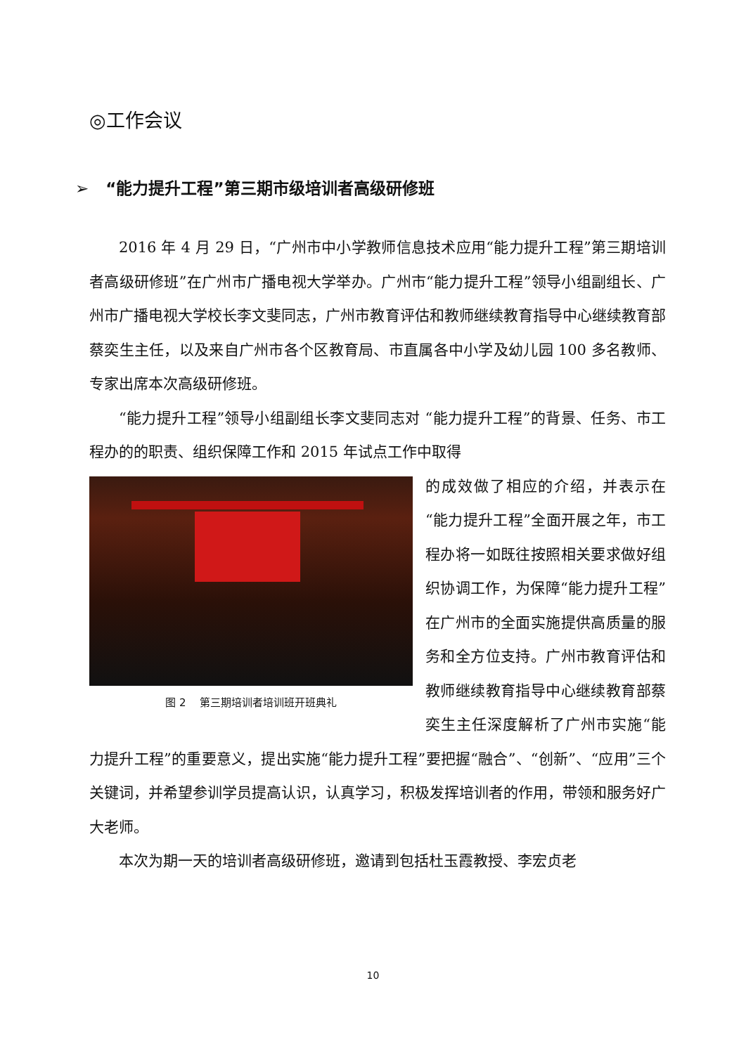◎工作会议
➢ “能力提升工程”第三期市级培训者高级研修班
2016 年 4 月 29 日，“广州市中小学教师信息技术应用“能力提升工程”第三期培训者高级研修班”在广州市广播电视大学举办。广州市“能力提升工程”领导小组副组长、广州市广播电视大学校长李文斐同志，广州市教育评估和教师继续教育指导中心继续教育部蔡奕生主任，以及来自广州市各个区教育局、市直属各中小学及幼儿园 100 多名教师、专家出席本次高级研修班。
“能力提升工程”领导小组副组长李文斐同志对 “能力提升工程”的背景、任务、市工程办的的职责、组织保障工作和 2015 年试点工作中取得
图 2 第三期培训者培训班开班典礼
的成效做了相应的介绍，并表示在“能力提升工程”全面开展之年，市工程办将一如既往按照相关要求做好组织协调工作，为保障“能力提升工程”在广州市的全面实施提供高质量的服务和全方位支持。广州市教育评估和教师继续教育指导中心继续教育部蔡奕生主任深度解析了广州市实施“能力提升工程”的重要意义，提出实施“能力提升工程”要把握“融合”、“创新”、“应用”三个关键词，并希望参训学员提高认识，认真学习，积极发挥培训者的作用，带领和服务好广大老师。
本次为期一天的培训者高级研修班，邀请到包括杜玉霞教授、李宏贞老
10